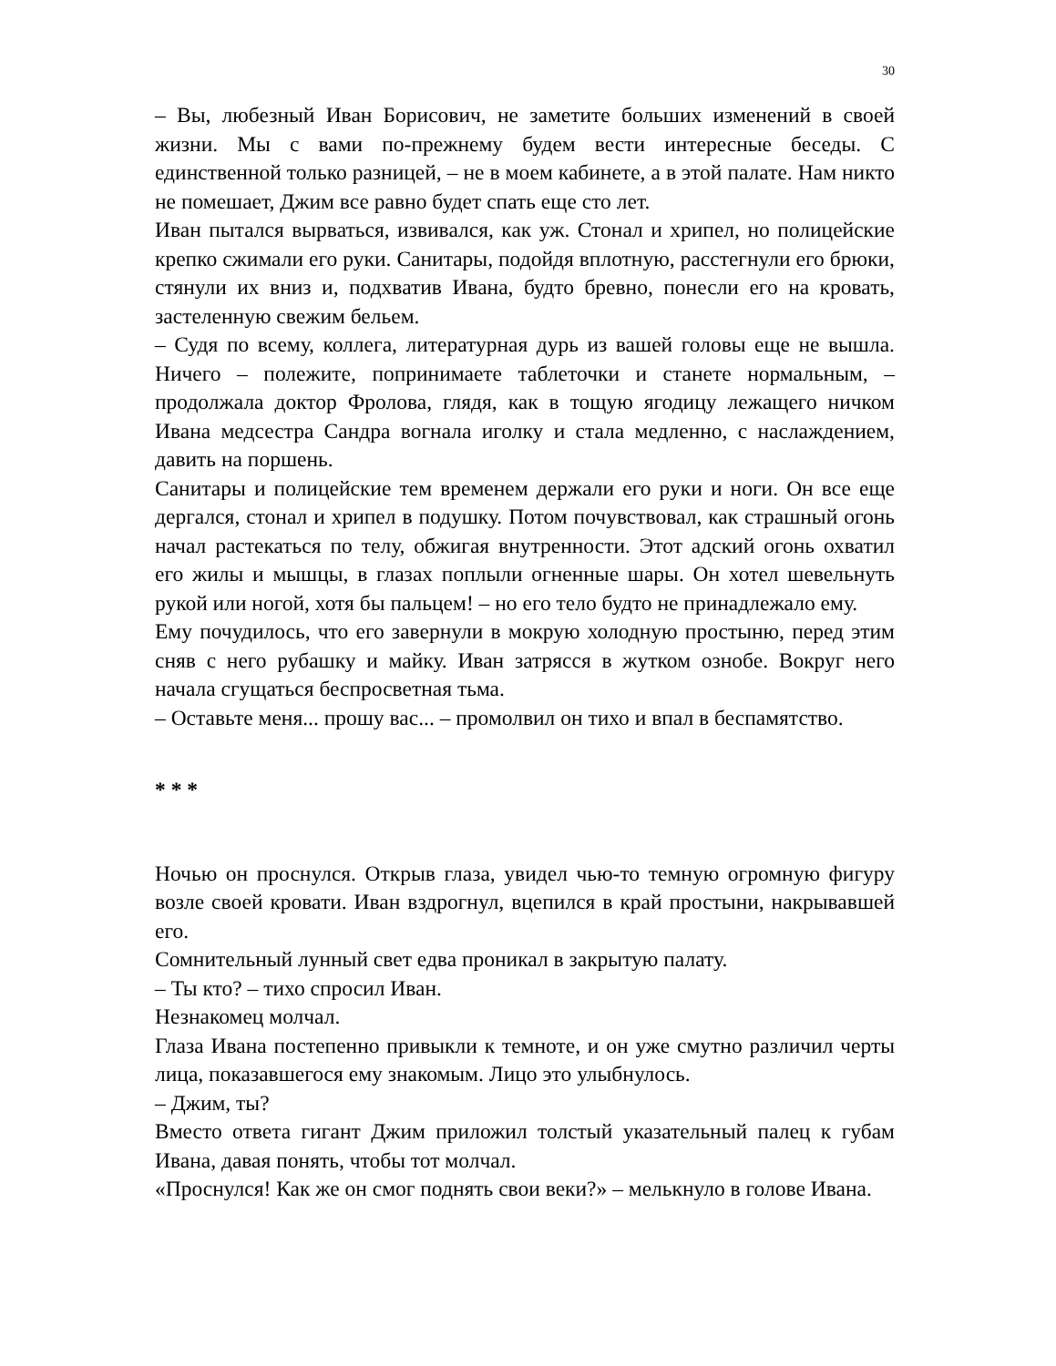30
– Вы, любезный Иван Борисович, не заметите больших изменений в своей жизни. Мы с вами по-прежнему будем вести интересные беседы. С единственной только разницей, – не в моем кабинете, а в этой палате. Нам никто не помешает, Джим все равно будет спать еще сто лет.
Иван пытался вырваться, извивался, как уж. Стонал и хрипел, но полицейские крепко сжимали его руки. Санитары, подойдя вплотную, расстегнули его брюки, стянули их вниз и, подхватив Ивана, будто бревно, понесли его на кровать, застеленную свежим бельем.
– Судя по всему, коллега, литературная дурь из вашей головы еще не вышла. Ничего – полежите, попринимаете таблеточки и станете нормальным, – продолжала доктор Фролова, глядя, как в тощую ягодицу лежащего ничком Ивана медсестра Сандра вогнала иголку и стала медленно, с наслаждением, давить на поршень.
Санитары и полицейские тем временем держали его руки и ноги. Он все еще дергался, стонал и хрипел в подушку. Потом почувствовал, как страшный огонь начал растекаться по телу, обжигая внутренности. Этот адский огонь охватил его жилы и мышцы, в глазах поплыли огненные шары. Он хотел шевельнуть рукой или ногой, хотя бы пальцем! – но его тело будто не принадлежало ему.
Ему почудилось, что его завернули в мокрую холодную простыню, перед этим сняв с него рубашку и майку. Иван затрясся в жутком ознобе. Вокруг него начала сгущаться беспросветная тьма.
– Оставьте меня... прошу вас... – промолвил он тихо и впал в беспамятство.
* * *
Ночью он проснулся. Открыв глаза, увидел чью-то темную огромную фигуру возле своей кровати. Иван вздрогнул, вцепился в край простыни, накрывавшей его.
Сомнительный лунный свет едва проникал в закрытую палату.
– Ты кто? – тихо спросил Иван.
Незнакомец молчал.
Глаза Ивана постепенно привыкли к темноте, и он уже смутно различил черты лица, показавшегося ему знакомым. Лицо это улыбнулось.
– Джим, ты?
Вместо ответа гигант Джим приложил толстый указательный палец к губам Ивана, давая понять, чтобы тот молчал.
«Проснулся! Как же он смог поднять свои веки?» – мелькнуло в голове Ивана.